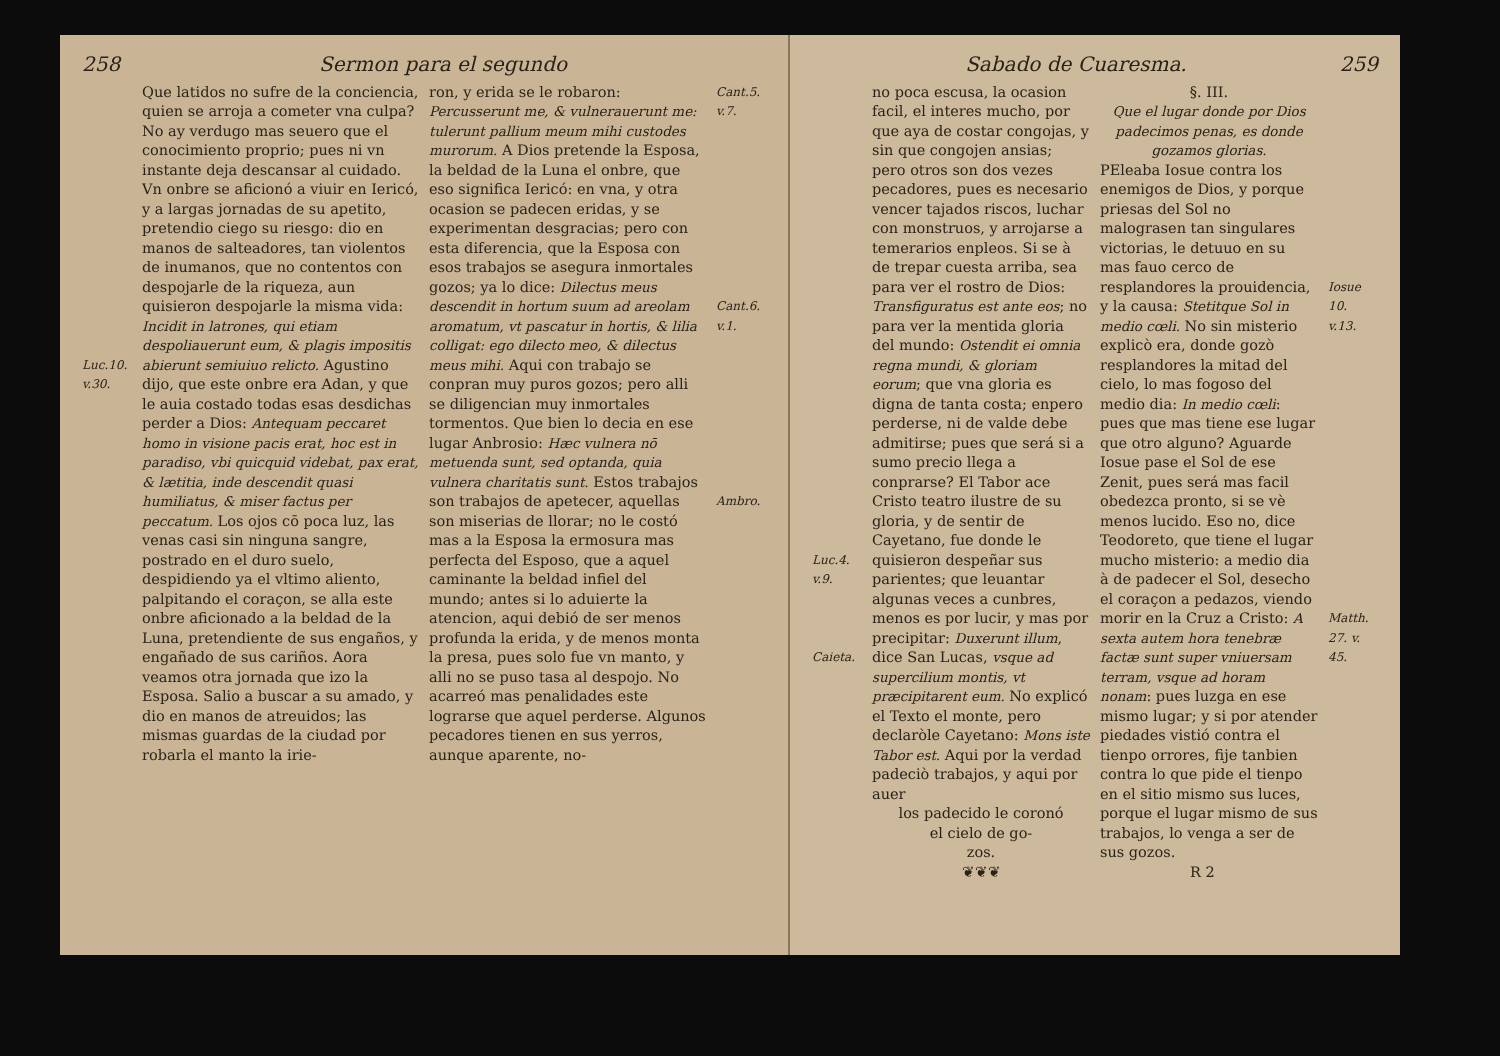258 Sermon para el segundo
Luc.10. v.30.
Que latidos no sufre de la conciencia, quien se arroja a cometer vna culpa? No ay verdugo mas seuero que el conocimiento proprio; pues ni vn instante deja descansar al cuidado. Vn onbre se aficionó a viuir en Iericó, y a largas jornadas de su apetito, pretendio ciego su riesgo: dio en manos de salteadores, tan violentos de inumanos, que no contentos con despojarle de la riqueza, aun quisieron despojarle la misma vida: Incidit in latrones, qui etiam despoliauerunt eum, & plagis impositis abierunt semiuiuo relicto. Agustino dijo, que este onbre era Adan, y que le auia costado todas esas desdichas perder a Dios: Antequam peccaret homo in visione pacis erat, hoc est in paradiso, vbi quicquid videbat, pax erat, & lætitia, inde descendit quasi humiliatus, & miser factus per peccatum. Los ojos cō poca luz, las venas casi sin ninguna sangre, postrado en el duro suelo, despidiendo ya el vltimo aliento, palpitando el coraçon, se alla este onbre aficionado a la beldad de la Luna, pretendiente de sus engaños, y engañado de sus cariños. Aora veamos otra jornada que izo la Esposa. Salio a buscar a su amado, y dio en manos de atreuidos; las mismas guardas de la ciudad por robarla el manto la irie-
ron, y erida se le robaron: Percusserunt me, & vulnerauerunt me: tulerunt pallium meum mihi custodes murorum. A Dios pretende la Esposa, la beldad de la Luna el onbre, que eso significa Iericó: en vna, y otra ocasion se padecen eridas, y se experimentan desgracias; pero con esta diferencia, que la Esposa con esos trabajos se asegura inmortales gozos; ya lo dice: Dilectus meus descendit in hortum suum ad areolam aromatum, vt pascatur in hortis, & lilia colligat: ego dilecto meo, & dilectus meus mihi. Aqui con trabajo se conpran muy puros gozos; pero alli se diligencian muy inmortales tormentos. Que bien lo decia en ese lugar Anbrosio: Hæc vulnera nō metuenda sunt, sed optanda, quia vulnera charitatis sunt. Estos trabajos son trabajos de apetecer, aquellas son miserias de llorar; no le costó mas a la Esposa la ermosura mas perfecta del Esposo, que a aquel caminante la beldad infiel del mundo; antes si lo aduierte la atencion, aqui debió de ser menos profunda la erida, y de menos monta la presa, pues solo fue vn manto, y alli no se puso tasa al despojo. No acarreó mas penalidades este lograrse que aquel perderse. Algunos pecadores tienen en sus yerros, aunque aparente, no-
Cant.5. v.7.
Cant.6. v.1.
Ambro.
Sabado de Cuaresma. 259
Luc.4. v.9.
Caieta.
no poca escusa, la ocasion facil, el interes mucho, por que aya de costar congojas, y sin que congojen ansias; pero otros son dos vezes pecadores, pues es necesario vencer tajados riscos, luchar con monstruos, y arrojarse a temerarios enpleos. Si se à de trepar cuesta arriba, sea para ver el rostro de Dios: Transfiguratus est ante eos; no para ver la mentida gloria del mundo: Ostendit ei omnia regna mundi, & gloriam eorum; que vna gloria es digna de tanta costa; enpero perderse, ni de valde debe admitirse; pues que será si a sumo precio llega a conprarse? El Tabor ace Cristo teatro ilustre de su gloria, y de sentir de Cayetano, fue donde le quisieron despeñar sus parientes; que leuantar algunas veces a cunbres, menos es por lucir, y mas por precipitar: Duxerunt illum, dice San Lucas, vsque ad supercilium montis, vt præcipitarent eum. No explicó el Texto el monte, pero declaròle Cayetano: Mons iste Tabor est. Aqui por la verdad padeciò trabajos, y aqui por auer
los padecido le coronó
el cielo de go-
zos.
❦❦❦
§. III.
Que el lugar donde por Dios padecimos penas, es donde gozamos glorias.
PEleaba Iosue contra los enemigos de Dios, y porque priesas del Sol no malograsen tan singulares victorias, le detuuo en su mas fauo cerco de resplandores la prouidencia, y la causa: Stetitque Sol in medio cœli. No sin misterio explicò era, donde gozò resplandores la mitad del cielo, lo mas fogoso del medio dia: In medio cœli: pues que mas tiene ese lugar que otro alguno? Aguarde Iosue pase el Sol de ese Zenit, pues será mas facil obedezca pronto, si se vè menos lucido. Eso no, dice Teodoreto, que tiene el lugar mucho misterio: a medio dia à de padecer el Sol, desecho el coraçon a pedazos, viendo morir en la Cruz a Cristo: A sexta autem hora tenebræ factæ sunt super vniuersam terram, vsque ad horam nonam: pues luzga en ese mismo lugar; y si por atender piedades vistió contra el tienpo orrores, fije tanbien contra lo que pide el tienpo en el sitio mismo sus luces, porque el lugar mismo de sus trabajos, lo venga a ser de sus gozos.
R 2
Iosue 10. v.13.
Matth. 27. v. 45.